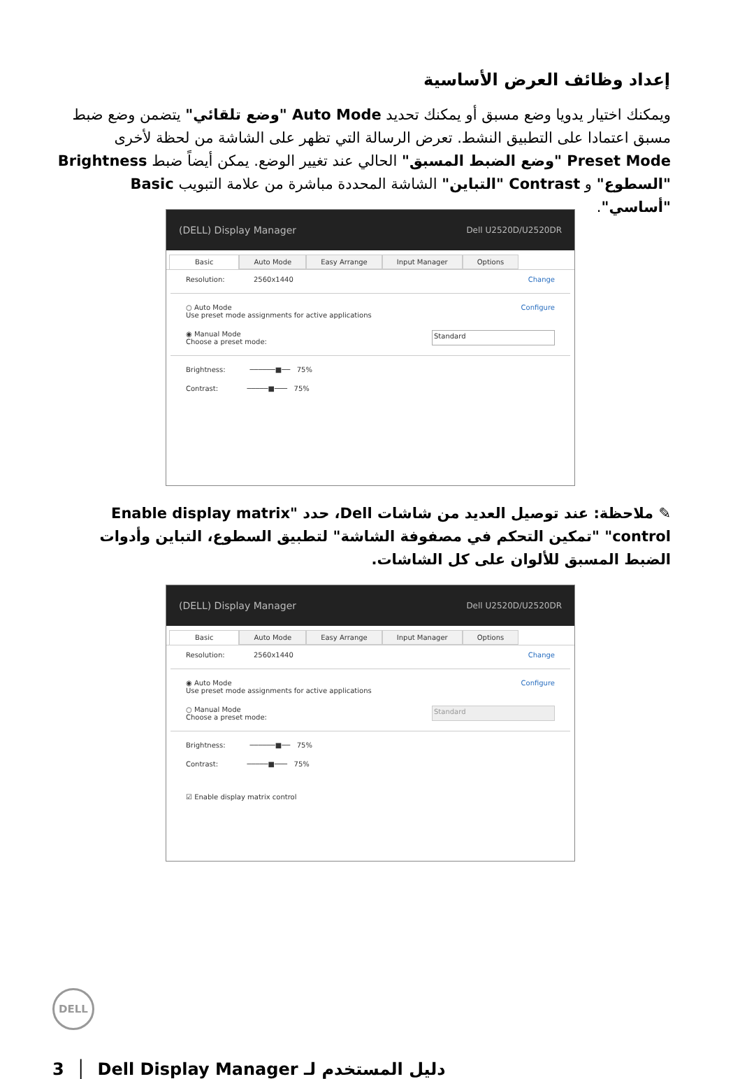إعداد وظائف العرض الأساسية
ويمكنك اختيار يدويا وضع مسبق أو يمكنك تحديد Auto Mode "وضع تلقائي" يتضمن وضع ضبط مسبق اعتمادا على التطبيق النشط. تعرض الرسالة التي تظهر على الشاشة من لحظة لأخرى Preset Mode "وضع الضبط المسبق" الحالي عند تغيير الوضع. يمكن أيضاً ضبط Brightness "السطوع" و Contrast "التباين" الشاشة المحددة مباشرة من علامة التبويب Basic "أساسي".
(DELL) Display Manager Dell U2520D/U2520DR
Basic Auto Mode Easy Arrange Input Manager Options
Resolution: 2560x1440 Change
○ Auto Mode
Use preset mode assignments for active applications Configure
◉ Manual Mode
Choose a preset mode: Standard
Brightness: ──────■── 75%
Contrast: ─────■─── 75%
✎ ملاحظة: عند توصيل العديد من شاشات Dell، حدد "Enable display matrix control" "تمكين التحكم في مصفوفة الشاشة" لتطبيق السطوع، التباين وأدوات الضبط المسبق للألوان على كل الشاشات.
(DELL) Display Manager Dell U2520D/U2520DR
Basic Auto Mode Easy Arrange Input Manager Options
Resolution: 2560x1440 Change
◉ Auto Mode
Use preset mode assignments for active applications Configure
○ Manual Mode
Choose a preset mode: Standard
Brightness: ──────■── 75%
Contrast: ─────■─── 75%
☑ Enable display matrix control
DELL
3 │ دليل المستخدم لـ Dell Display Manager